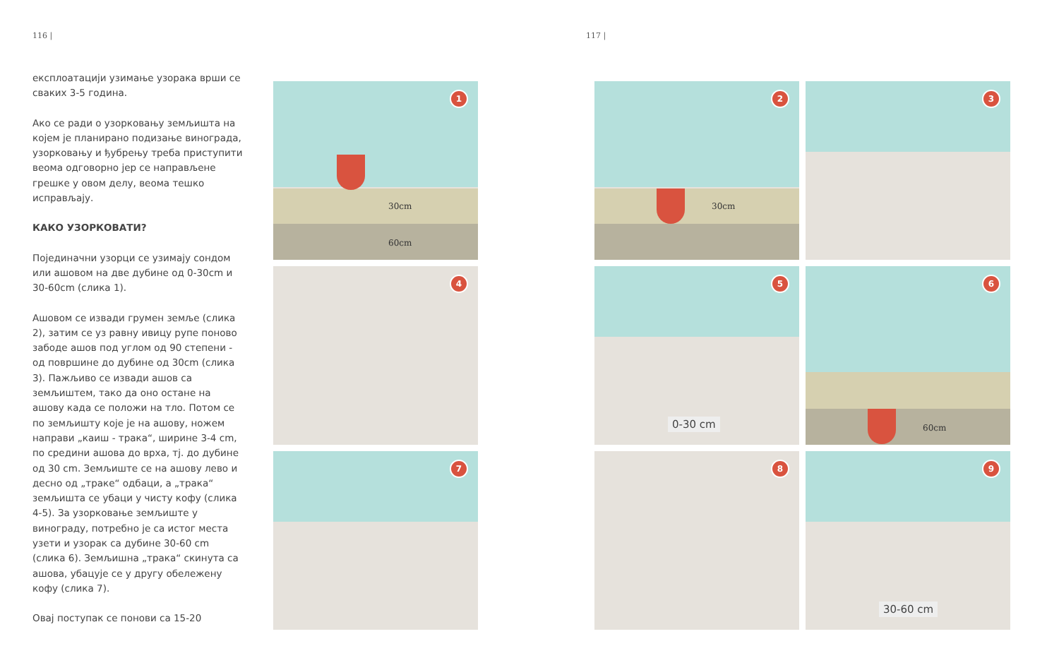116 |
експлоатацији узимање узорака врши се сваких 3-5 година.
Ако се ради о узорковању земљишта на којем је планирано подизање винограда, узорковању и ђубрењу треба приступити веома одговорно јер се направљене грешке у овом делу, веома тешко исправљају.
КАКО УЗОРКОВАТИ?
Појединачни узорци се узимају сондом или ашовом на две дубине од 0-30cm и 30-60cm (слика 1).
Ашовом се извади грумен земље (слика 2), затим се уз равну ивицу рупе поново забоде ашов под углом од 90 степени - од површине до дубине од 30cm (слика 3). Пажљиво се извади ашов са земљиштем, тако да оно остане на ашову када се положи на тло. Потом се по земљишту које је на ашову, ножем направи „каиш - трака“, ширине 3-4 cm, по средини ашова до врха, тј. до дубине од 30 cm. Земљиште се на ашову лево и десно од „траке“ одбаци, а „трака“ земљишта се убаци у чисту кофу (слика 4-5). За узорковање земљиште у винограду, потребно је са истог места узети и узорак са дубине 30-60 cm (слика 6). Земљишна „трака“ скинута са ашова, убацује се у другу обележену кофу (слика 7).
Овај поступак се понови са 15-20
1
30cm
60cm
4
7
117 |
2
30cm
3
5
0-30 cm
6
60cm
8
9
30-60 cm